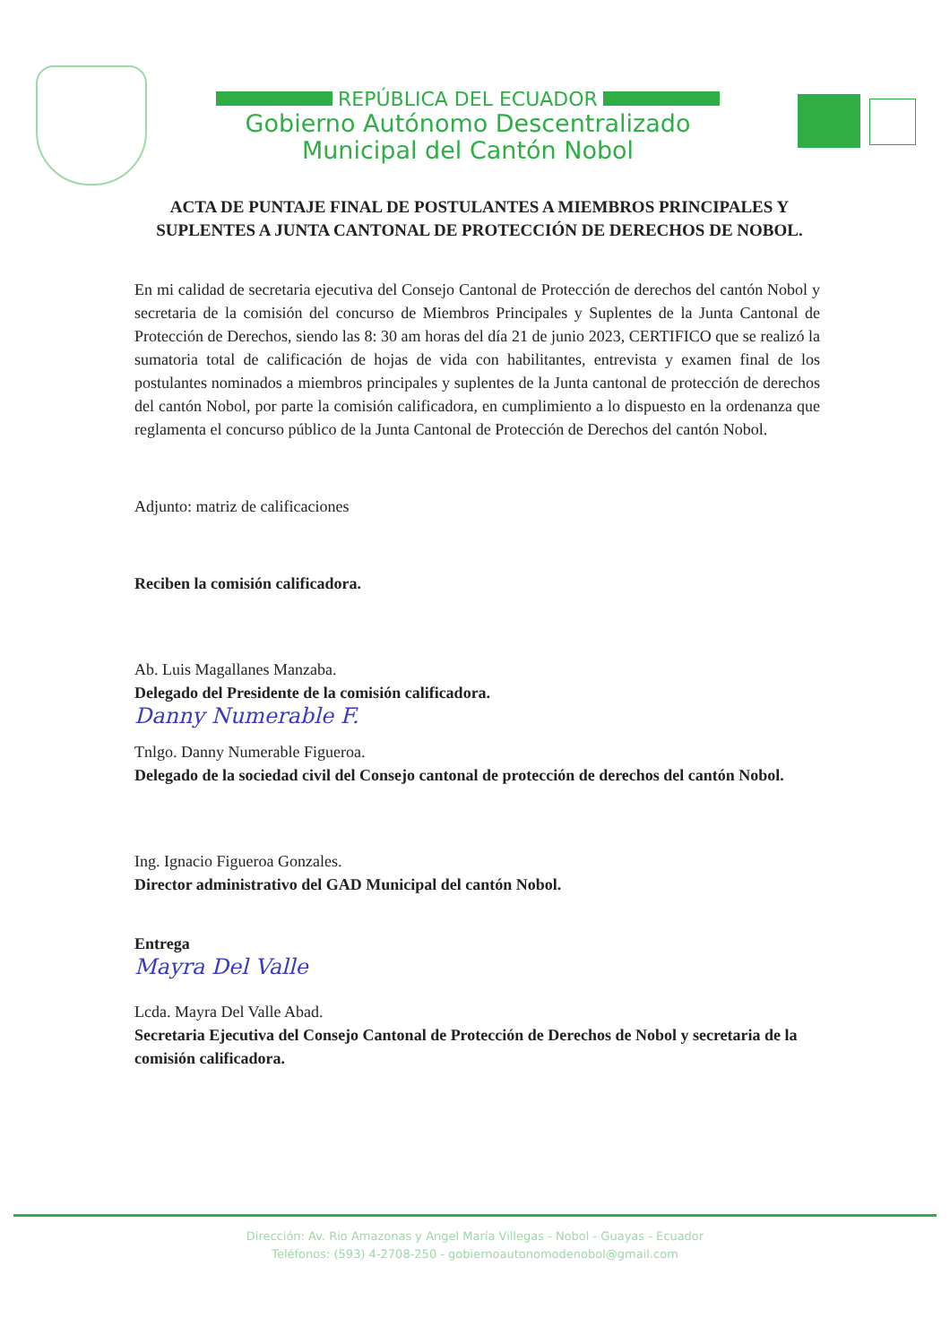REPÚBLICA DEL ECUADOR
Gobierno Autónomo Descentralizado
Municipal del Cantón Nobol
ACTA DE PUNTAJE FINAL DE POSTULANTES A MIEMBROS PRINCIPALES Y SUPLENTES A JUNTA CANTONAL DE PROTECCIÓN DE DERECHOS DE NOBOL.
En mi calidad de secretaria ejecutiva del Consejo Cantonal de Protección de derechos del cantón Nobol y secretaria de la comisión del concurso de Miembros Principales y Suplentes de la Junta Cantonal de Protección de Derechos, siendo las 8: 30 am horas del día 21 de junio 2023, CERTIFICO que se realizó la sumatoria total de calificación de hojas de vida con habilitantes, entrevista y examen final de los postulantes nominados a miembros principales y suplentes de la Junta cantonal de protección de derechos del cantón Nobol, por parte la comisión calificadora, en cumplimiento a lo dispuesto en la ordenanza que reglamenta el concurso público de la Junta Cantonal de Protección de Derechos del cantón Nobol.
Adjunto: matriz de calificaciones
Reciben la comisión calificadora.
Ab. Luis Magallanes Manzaba.
Delegado del Presidente de la comisión calificadora.
Danny Numerable F.
Tnlgo. Danny Numerable Figueroa.
Delegado de la sociedad civil del Consejo cantonal de protección de derechos del cantón Nobol.
Ing. Ignacio Figueroa Gonzales.
Director administrativo del GAD Municipal del cantón Nobol.
Entrega
Mayra Del Valle
Lcda. Mayra Del Valle Abad.
Secretaria Ejecutiva del Consejo Cantonal de Protección de Derechos de Nobol y secretaria de la comisión calificadora.
Dirección: Av. Rio Amazonas y Angel María Villegas - Nobol - Guayas - Ecuador
Teléfonos: (593) 4-2708-250 - gobiernoautonomodenobol@gmail.com